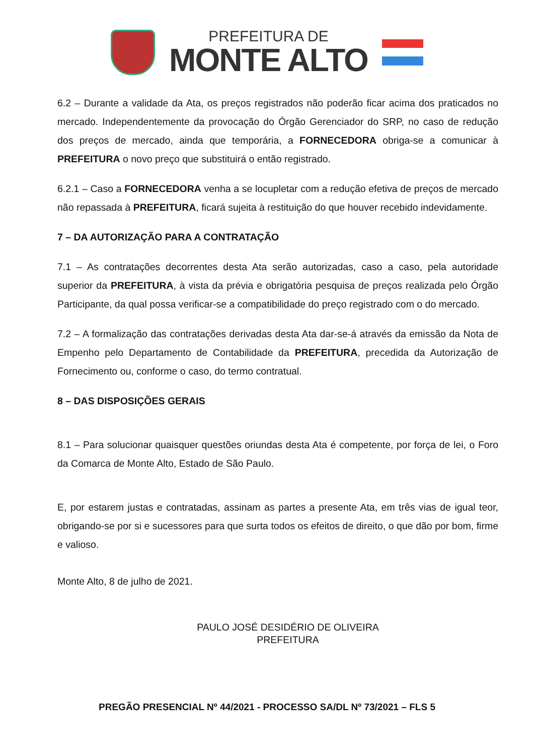PREFEITURA DE
MONTE ALTO
6.2 – Durante a validade da Ata, os preços registrados não poderão ficar acima dos praticados no mercado. Independentemente da provocação do Órgão Gerenciador do SRP, no caso de redução dos preços de mercado, ainda que temporária, a FORNECEDORA obriga-se a comunicar à PREFEITURA o novo preço que substituirá o então registrado.
6.2.1 – Caso a FORNECEDORA venha a se locupletar com a redução efetiva de preços de mercado não repassada à PREFEITURA, ficará sujeita à restituição do que houver recebido indevidamente.
7 – DA AUTORIZAÇÃO PARA A CONTRATAÇÃO
7.1 – As contratações decorrentes desta Ata serão autorizadas, caso a caso, pela autoridade superior da PREFEITURA, à vista da prévia e obrigatória pesquisa de preços realizada pelo Órgão Participante, da qual possa verificar-se a compatibilidade do preço registrado com o do mercado.
7.2 – A formalização das contratações derivadas desta Ata dar-se-á através da emissão da Nota de Empenho pelo Departamento de Contabilidade da PREFEITURA, precedida da Autorização de Fornecimento ou, conforme o caso, do termo contratual.
8 – DAS DISPOSIÇÕES GERAIS
8.1 – Para solucionar quaisquer questões oriundas desta Ata é competente, por força de lei, o Foro da Comarca de Monte Alto, Estado de São Paulo.
E, por estarem justas e contratadas, assinam as partes a presente Ata, em três vias de igual teor, obrigando-se por si e sucessores para que surta todos os efeitos de direito, o que dão por bom, firme e valioso.
Monte Alto, 8 de julho de 2021.
PAULO JOSÉ DESIDÉRIO DE OLIVEIRA
PREFEITURA
PREGÃO PRESENCIAL Nº 44/2021 - PROCESSO SA/DL Nº 73/2021 – FLS 5